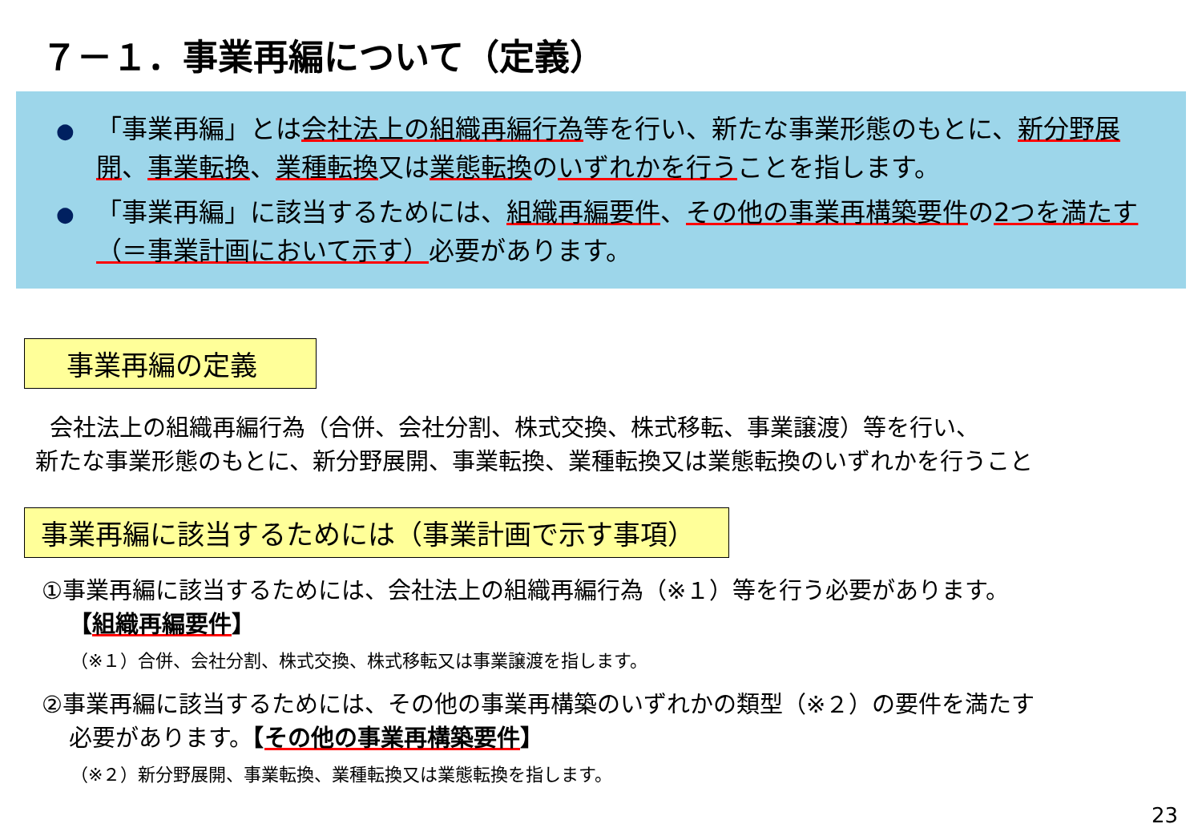７－１．事業再編について（定義）
● 「事業再編」とは会社法上の組織再編行為等を行い、新たな事業形態のもとに、新分野展開、事業転換、業種転換又は業態転換のいずれかを行うことを指します。
● 「事業再編」に該当するためには、組織再編要件、その他の事業再構築要件の2つを満たす（＝事業計画において示す）必要があります。
事業再編の定義
会社法上の組織再編行為（合併、会社分割、株式交換、株式移転、事業譲渡）等を行い、
新たな事業形態のもとに、新分野展開、事業転換、業種転換又は業態転換のいずれかを行うこと
事業再編に該当するためには（事業計画で示す事項）
①事業再編に該当するためには、会社法上の組織再編行為（※１）等を行う必要があります。
【組織再編要件】
（※１）合併、会社分割、株式交換、株式移転又は事業譲渡を指します。
②事業再編に該当するためには、その他の事業再構築のいずれかの類型（※２）の要件を満たす
必要があります。【その他の事業再構築要件】
（※２）新分野展開、事業転換、業種転換又は業態転換を指します。
23